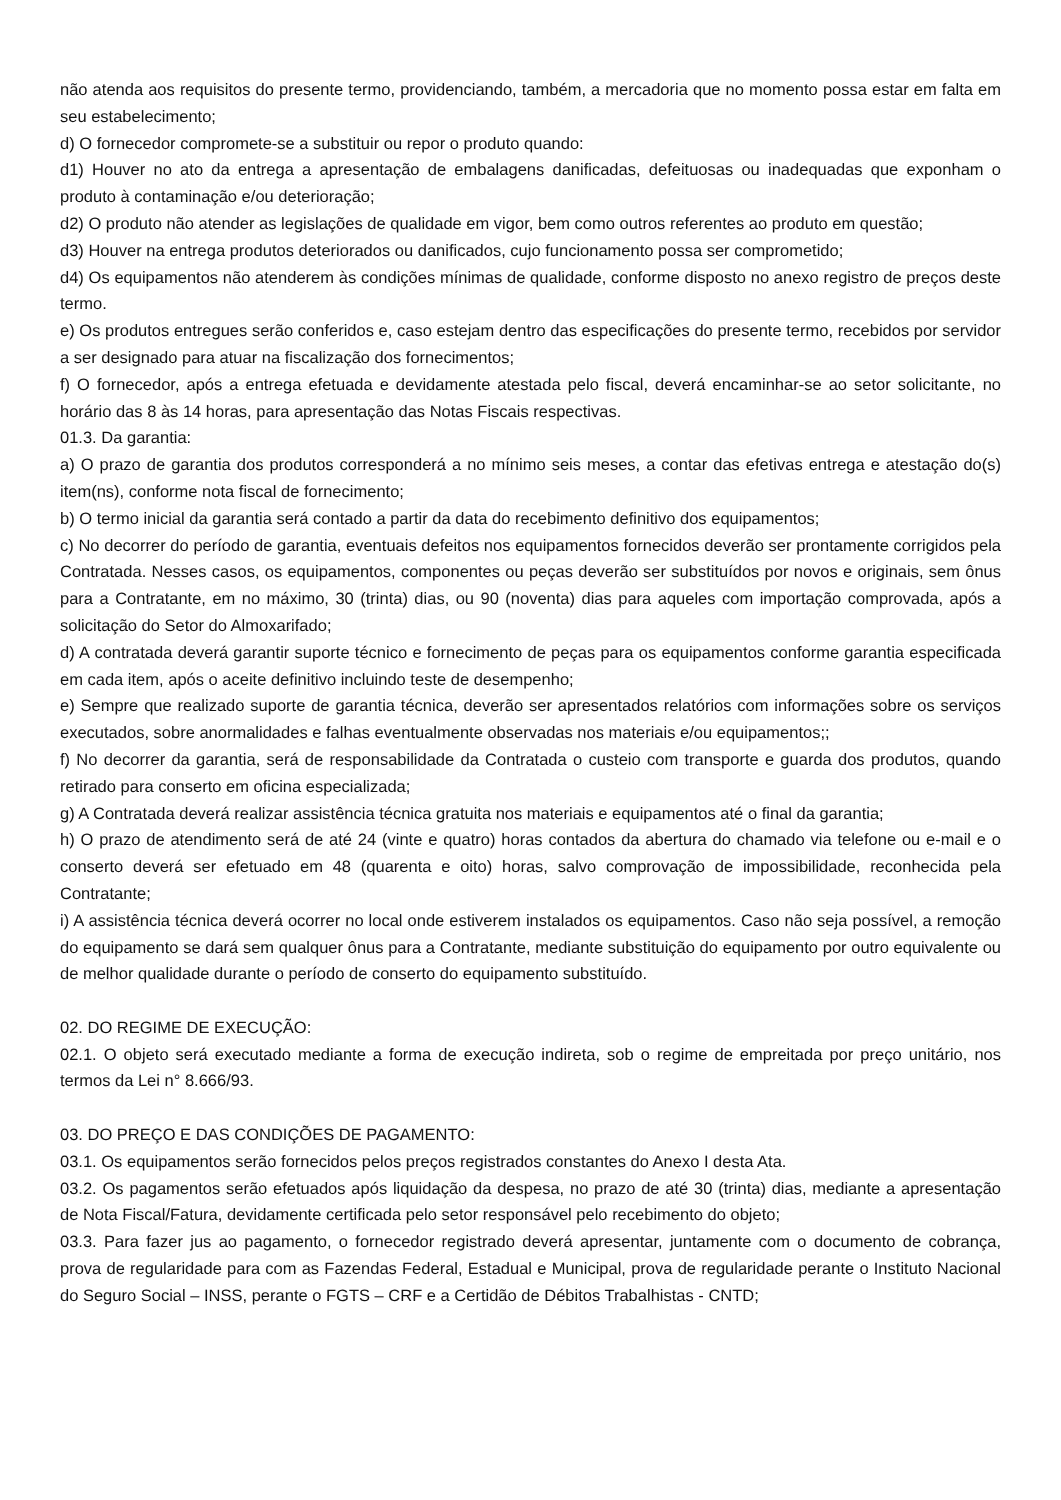não atenda aos requisitos do presente termo, providenciando, também, a mercadoria que no momento possa estar em falta em seu estabelecimento;
d) O fornecedor compromete-se a substituir ou repor o produto quando:
d1) Houver no ato da entrega a apresentação de embalagens danificadas, defeituosas ou inadequadas que exponham o produto à contaminação e/ou deterioração;
d2) O produto não atender as legislações de qualidade em vigor, bem como outros referentes ao produto em questão;
d3) Houver na entrega produtos deteriorados ou danificados, cujo funcionamento possa ser comprometido;
d4) Os equipamentos não atenderem às condições mínimas de qualidade, conforme disposto no anexo registro de preços deste termo.
e) Os produtos entregues serão conferidos e, caso estejam dentro das especificações do presente termo, recebidos por servidor a ser designado para atuar na fiscalização dos fornecimentos;
f) O fornecedor, após a entrega efetuada e devidamente atestada pelo fiscal, deverá encaminhar-se ao setor solicitante, no horário das 8 às 14 horas, para apresentação das Notas Fiscais respectivas.
01.3. Da garantia:
a) O prazo de garantia dos produtos corresponderá a no mínimo seis meses, a contar das efetivas entrega e atestação do(s) item(ns), conforme nota fiscal de fornecimento;
b) O termo inicial da garantia será contado a partir da data do recebimento definitivo dos equipamentos;
c) No decorrer do período de garantia, eventuais defeitos nos equipamentos fornecidos deverão ser prontamente corrigidos pela Contratada. Nesses casos, os equipamentos, componentes ou peças deverão ser substituídos por novos e originais, sem ônus para a Contratante, em no máximo, 30 (trinta) dias, ou 90 (noventa) dias para aqueles com importação comprovada, após a solicitação do Setor do Almoxarifado;
d) A contratada deverá garantir suporte técnico e fornecimento de peças para os equipamentos conforme garantia especificada em cada item, após o aceite definitivo incluindo teste de desempenho;
e) Sempre que realizado suporte de garantia técnica, deverão ser apresentados relatórios com informações sobre os serviços executados, sobre anormalidades e falhas eventualmente observadas nos materiais e/ou equipamentos;;
f) No decorrer da garantia, será de responsabilidade da Contratada o custeio com transporte e guarda dos produtos, quando retirado para conserto em oficina especializada;
g) A Contratada deverá realizar assistência técnica gratuita nos materiais e equipamentos até o final da garantia;
h) O prazo de atendimento será de até 24 (vinte e quatro) horas contados da abertura do chamado via telefone ou e-mail e o conserto deverá ser efetuado em 48 (quarenta e oito) horas, salvo comprovação de impossibilidade, reconhecida pela Contratante;
i) A assistência técnica deverá ocorrer no local onde estiverem instalados os equipamentos. Caso não seja possível, a remoção do equipamento se dará sem qualquer ônus para a Contratante, mediante substituição do equipamento por outro equivalente ou de melhor qualidade durante o período de conserto do equipamento substituído.
02. DO REGIME DE EXECUÇÃO:
02.1. O objeto será executado mediante a forma de execução indireta, sob o regime de empreitada por preço unitário, nos termos da Lei n° 8.666/93.
03. DO PREÇO E DAS CONDIÇÕES DE PAGAMENTO:
03.1. Os equipamentos serão fornecidos pelos preços registrados constantes do Anexo I desta Ata.
03.2. Os pagamentos serão efetuados após liquidação da despesa, no prazo de até 30 (trinta) dias, mediante a apresentação de Nota Fiscal/Fatura, devidamente certificada pelo setor responsável pelo recebimento do objeto;
03.3. Para fazer jus ao pagamento, o fornecedor registrado deverá apresentar, juntamente com o documento de cobrança, prova de regularidade para com as Fazendas Federal, Estadual e Municipal, prova de regularidade perante o Instituto Nacional do Seguro Social – INSS, perante o FGTS – CRF e a Certidão de Débitos Trabalhistas - CNTD;